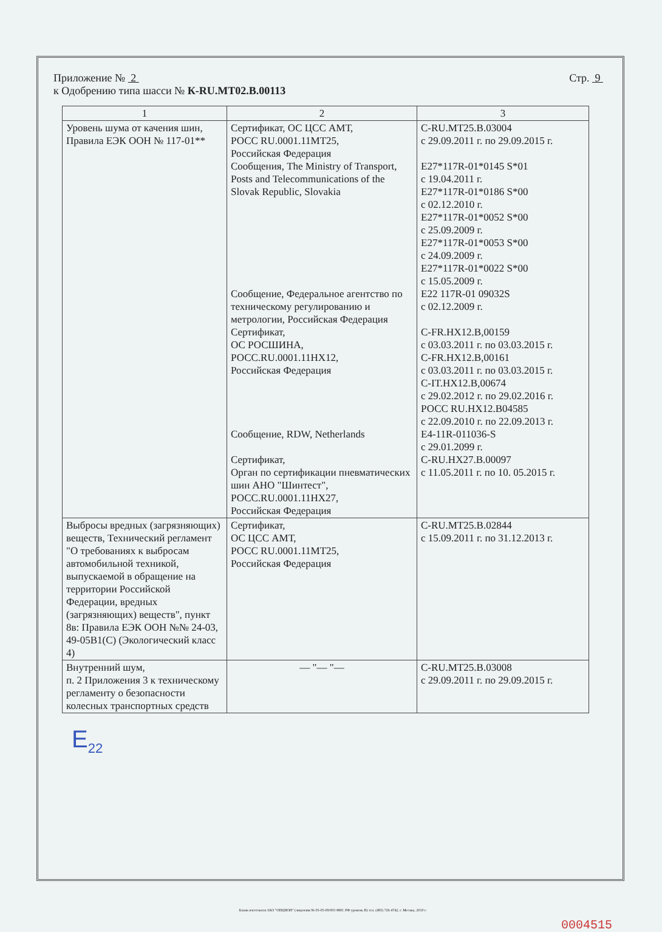Приложение № 2 Стр. 9
к Одобрению типа шасси № К-RU.MT02.B.00113
| 1 | 2 | 3 |
| --- | --- | --- |
| Уровень шума от качения шин, Правила ЕЭК ООН № 117-01** | Сертификат, ОС ЦСС АМТ, РОСС RU.0001.11МТ25, Российская Федерация Сообщения, The Ministry of Transport, Posts and Telecommunications of the Slovak Republic, Slovakia Сообщение, Федеральное агентство по техническому регулированию и метрологии, Российская Федерация Сертификат, ОС РОСШИНА, РОСС.RU.0001.11НХ12, Российская Федерация Сообщение, RDW, Netherlands Сертификат, Орган по сертификации пневматических шин АНО "Шинтест", РОСС.RU.0001.11НХ27, Российская Федерация | C-RU.MT25.B.03004 с 29.09.2011 г. по 29.09.2015 г. E27*117R-01*0145 S*01 с 19.04.2011 г. E27*117R-01*0186 S*00 с 02.12.2010 г. E27*117R-01*0052 S*00 с 25.09.2009 г. E27*117R-01*0053 S*00 с 24.09.2009 г. E27*117R-01*0022 S*00 с 15.05.2009 г. E22 117R-01 09032S с 02.12.2009 г. C-FR.HX12.B,00159 с 03.03.2011 г. по 03.03.2015 г. C-FR.HX12.B,00161 с 03.03.2011 г. по 03.03.2015 г. C-IT.HX12.B,00674 с 29.02.2012 г. по 29.02.2016 г. РОСС RU.HX12.B04585 с 22.09.2010 г. по 22.09.2013 г. E4-11R-011036-S с 29.01.2099 г. C-RU.HX27.B.00097 с 11.05.2011 г. по 10. 05.2015 г. |
| Выбросы вредных (загрязняющих) веществ, Технический регламент "О требованиях к выбросам автомобильной техникой, выпускаемой в обращение на территории Российской Федерации, вредных (загрязняющих) веществ", пункт 8в: Правила ЕЭК ООН №№ 24-03, 49-05B1(C) (Экологический класс 4) | Сертификат, ОС ЦСС АМТ, РОСС RU.0001.11МТ25, Российская Федерация | C-RU.MT25.B.02844 с 15.09.2011 г. по 31.12.2013 г. |
| Внутренний шум, п. 2 Приложения 3 к техническому регламенту о безопасности колесных транспортных средств | — "— "— | C-RU.MT25.B.03008 с 29.09.2011 г. по 29.09.2015 г. |
E<sub>22</sub>
Бланк изготовлен ЗАО "ОПЦИОН" (лицензия № 05-05-09/003 ФНС РФ уровень В) тел. (495) 726 4742, г. Москва, 2010 г.
0004515